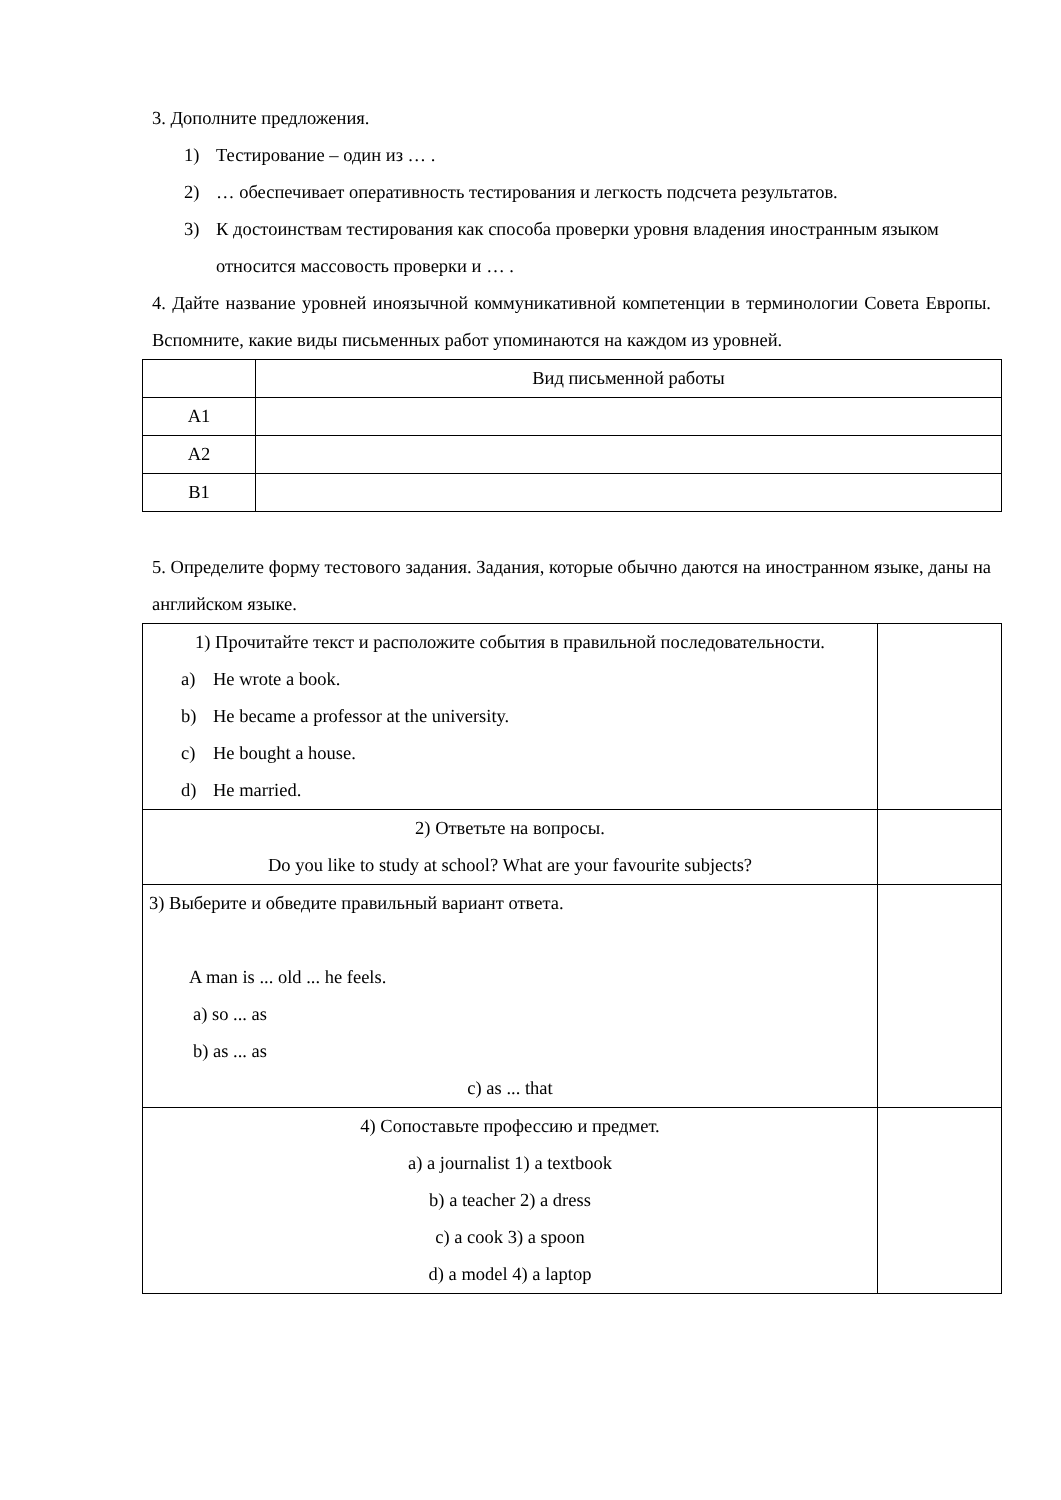3. Дополните предложения.
1) Тестирование – один из … .
2) … обеспечивает оперативность тестирования и легкость подсчета результатов.
3) К достоинствам тестирования как способа проверки уровня владения иностранным языком относится массовость проверки и … .
4. Дайте название уровней иноязычной коммуникативной компетенции в терминологии Совета Европы. Вспомните, какие виды письменных работ упоминаются на каждом из уровней.
| | Вид письменной работы |
| A1 | |
| A2 | |
| B1 | |
5. Определите форму тестового задания. Задания, которые обычно даются на иностранном языке, даны на английском языке.
| 1) Прочитайте текст и расположите события в правильной последовательности. a) He wrote a book. b) He became a professor at the university. c) He bought a house. d) He married. | |
| 2) Ответьте на вопросы. Do you like to study at school? What are your favourite subjects? | |
| 3) Выберите и обведите правильный вариант ответа. A man is ... old ... he feels. a) so ... as b) as ... as c) as ... that | |
| 4) Сопоставьте профессию и предмет. a) a journalist 1) a textbook b) a teacher 2) a dress c) a cook 3) a spoon d) a model 4) a laptop | |